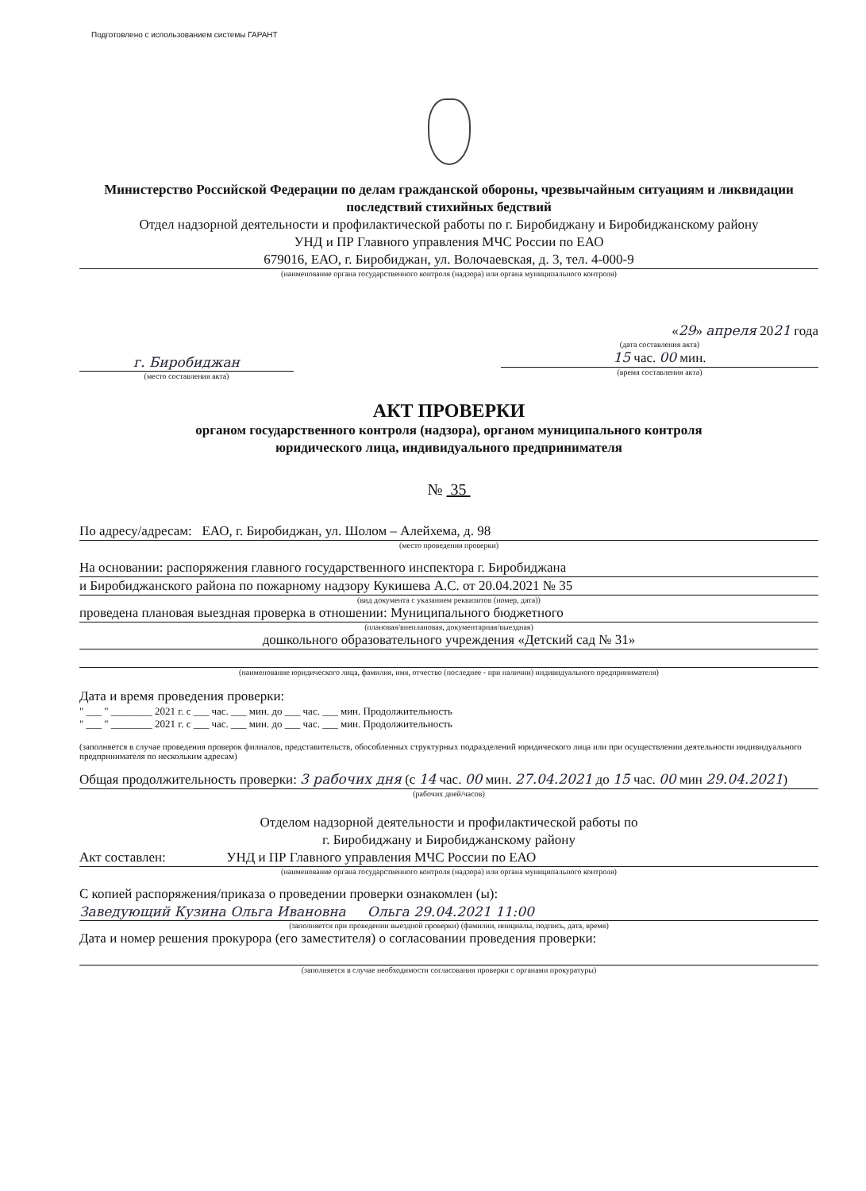Подготовлено с использованием системы ГАРАНТ
Министерство Российской Федерации по делам гражданской обороны, чрезвычайным ситуациям и ликвидации последствий стихийных бедствий
Отдел надзорной деятельности и профилактической работы по г. Биробиджану и Биробиджанскому району
УНД и ПР Главного управления МЧС России по ЕАО
679016, ЕАО, г. Биробиджан, ул. Волочаевская, д. 3, тел. 4-000-9
(наименование органа государственного контроля (надзора) или органа муниципального контроля)
г. Биробиджан
(место составления акта)
«29» апреля 2021 года
(дата составления акта)
15 час. 00 мин.
(время составления акта)
АКТ ПРОВЕРКИ
органом государственного контроля (надзора), органом муниципального контроля
юридического лица, индивидуального предпринимателя
№ 35
По адресу/адресам: ЕАО, г. Биробиджан, ул. Шолом – Алейхема, д. 98
(место проведения проверки)
На основании: распоряжения главного государственного инспектора г. Биробиджана
и Биробиджанского района по пожарному надзору Кукишева А.С. от 20.04.2021 № 35
(вид документа с указанием реквизитов (номер, дата))
проведена плановая выездная проверка в отношении: Муниципального бюджетного
(плановая/внеплановая, документарная/выездная)
дошкольного образовательного учреждения «Детский сад № 31»
(наименование юридического лица, фамилия, имя, отчество (последнее - при наличии) индивидуального предпринимателя)
Дата и время проведения проверки:
" ___ " ________ 2021 г. с ___ час. ___ мин. до ___ час. ___ мин. Продолжительность
" ___ " ________ 2021 г. с ___ час. ___ мин. до ___ час. ___ мин. Продолжительность
(заполняется в случае проведения проверок филиалов, представительств, обособленных структурных подразделений юридического лица или при осуществлении деятельности индивидуального предпринимателя по нескольким адресам)
Общая продолжительность проверки: 3 рабочих дня (с 14 час. 00 мин. 27.04.2021 до 15 час. 00 мин 29.04.2021)
(рабочих дней/часов)
Отделом надзорной деятельности и профилактической работы по
г. Биробиджану и Биробиджанскому району
Акт составлен: УНД и ПР Главного управления МЧС России по ЕАО
(наименование органа государственного контроля (надзора) или органа муниципального контроля)
С копией распоряжения/приказа о проведении проверки ознакомлен (ы):
Заведующий Кузина Ольга Ивановна Ольга 29.04.2021 11:00
(заполняется при проведении выездной проверки) (фамилии, инициалы, подпись, дата, время)
Дата и номер решения прокурора (его заместителя) о согласовании проведения проверки:
(заполняется в случае необходимости согласования проверки с органами прокуратуры)